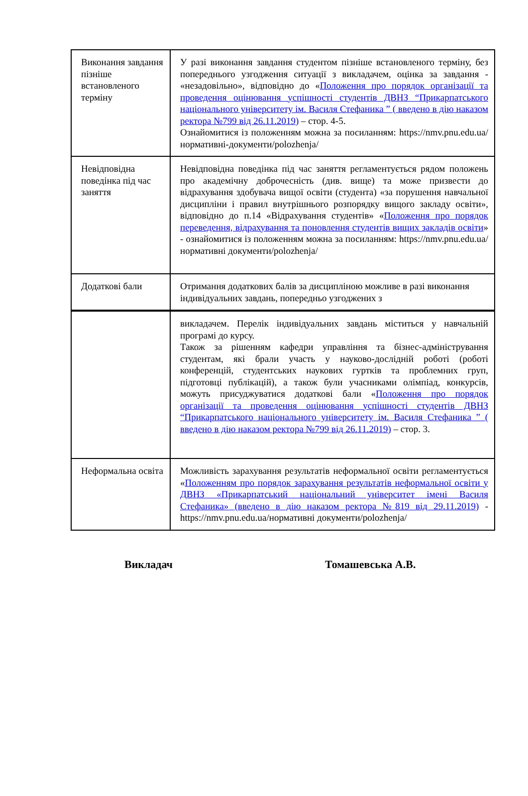| Виконання завдання пізніше встановленого терміну | У разі виконання завдання студентом пізніше встановленого терміну, без попереднього узгодження ситуації з викладачем, оцінка за завдання - «незадовільно», відповідно до « Положення про порядок організації та проведення оцінювання успішності студентів ДВНЗ “Прикарпатського національного університету ім. Василя Стефаника ” ( введено в дію наказом ректора №799 від 26.11.2019) – стор. 4-5. Ознайомитися із положенням можна за посиланням: https://nmv.pnu.edu.ua/нормативні-документи/polozhenja/ |
| Невідповідна поведінка під час заняття | Невідповідна поведінка під час заняття регламентується рядом положень про академічну доброчесність (див. вище) та може призвести до відрахування здобувача вищої освіти (студента) «за порушення навчальної дисципліни і правил внутрішнього розпорядку вищого закладу освіти», відповідно до п.14 «Відрахування студентів» « Положення про порядок переведення, відрахування та поновлення студентів вищих закладів освіти » - ознайомитися із положенням можна за посиланням: https://nmv.pnu.edu.ua/нормативні документи/polozhenja/ |
| Додаткові бали | Отримання додаткових балів за дисципліною можливе в разі виконання індивідуальних завдань, попередньо узгоджених з |
| | викладачем. Перелік індивідуальних завдань міститься у навчальній програмі до курсу. Також за рішенням кафедри управління та бізнес-адміністрування студентам, які брали участь у науково-дослідній роботі (роботі конференцій, студентських наукових гуртків та проблемних груп, підготовці публікацій), а також були учасниками олімпіад, конкурсів, можуть присуджуватися додаткові бали « Положення про порядок організації та проведення оцінювання успішності студентів ДВНЗ “Прикарпатського національного університету ім. Василя Стефаника ” ( введено в дію наказом ректора №799 від 26.11.2019) – стор. 3. |
| Неформальна освіта | Можливість зарахування результатів неформальної освіти регламентується « Положенням про порядок зарахування результатів неформальної освіти у ДВНЗ «Прикарпатський національний університет імені Василя Стефаника» (введено в дію наказом ректора №819 від 29.11.2019) - https://nmv.pnu.edu.ua/нормативні документи/polozhenja/ |
Викладач Томашевська А.В.